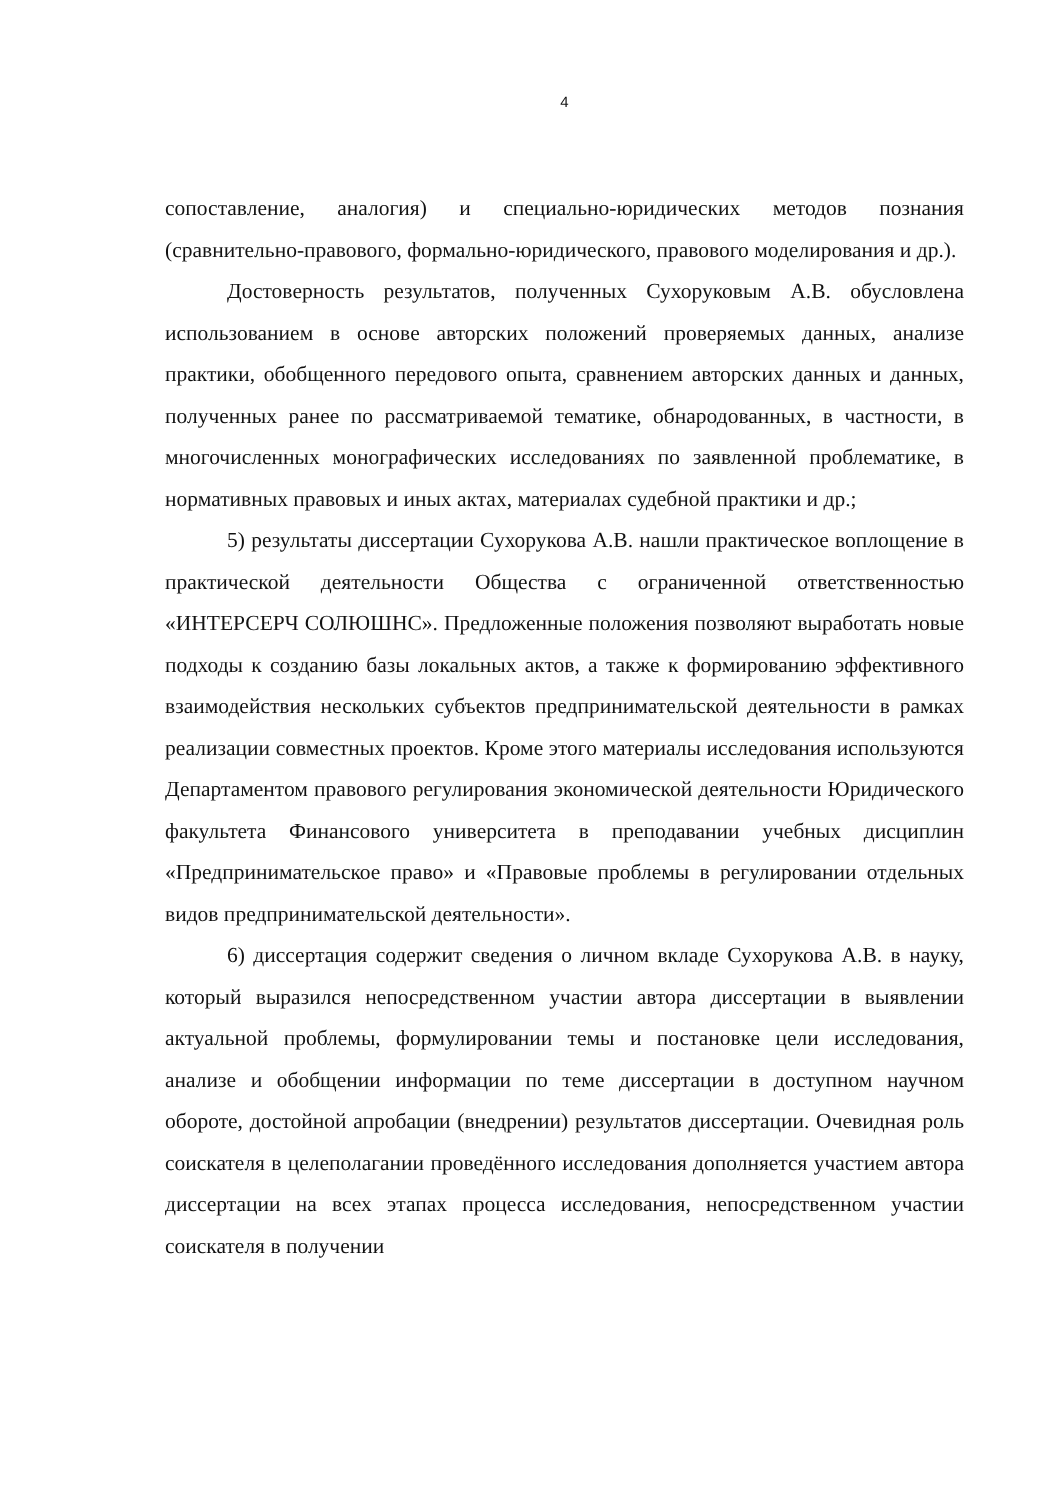4
сопоставление, аналогия) и специально-юридических методов познания (сравнительно-правового, формально-юридического, правового моделирования и др.).
Достоверность результатов, полученных Сухоруковым А.В. обусловлена использованием в основе авторских положений проверяемых данных, анализе практики, обобщенного передового опыта, сравнением авторских данных и данных, полученных ранее по рассматриваемой тематике, обнародованных, в частности, в многочисленных монографических исследованиях по заявленной проблематике, в нормативных правовых и иных актах, материалах судебной практики и др.;
5) результаты диссертации Сухорукова А.В. нашли практическое воплощение в практической деятельности Общества с ограниченной ответственностью «ИНТЕРСЕРЧ СОЛЮШНС». Предложенные положения позволяют выработать новые подходы к созданию базы локальных актов, а также к формированию эффективного взаимодействия нескольких субъектов предпринимательской деятельности в рамках реализации совместных проектов. Кроме этого материалы исследования используются Департаментом правового регулирования экономической деятельности Юридического факультета Финансового университета в преподавании учебных дисциплин «Предпринимательское право» и «Правовые проблемы в регулировании отдельных видов предпринимательской деятельности».
6) диссертация содержит сведения о личном вкладе Сухорукова А.В. в науку, который выразился непосредственном участии автора диссертации в выявлении актуальной проблемы, формулировании темы и постановке цели исследования, анализе и обобщении информации по теме диссертации в доступном научном обороте, достойной апробации (внедрении) результатов диссертации. Очевидная роль соискателя в целеполагании проведённого исследования дополняется участием автора диссертации на всех этапах процесса исследования, непосредственном участии соискателя в получении